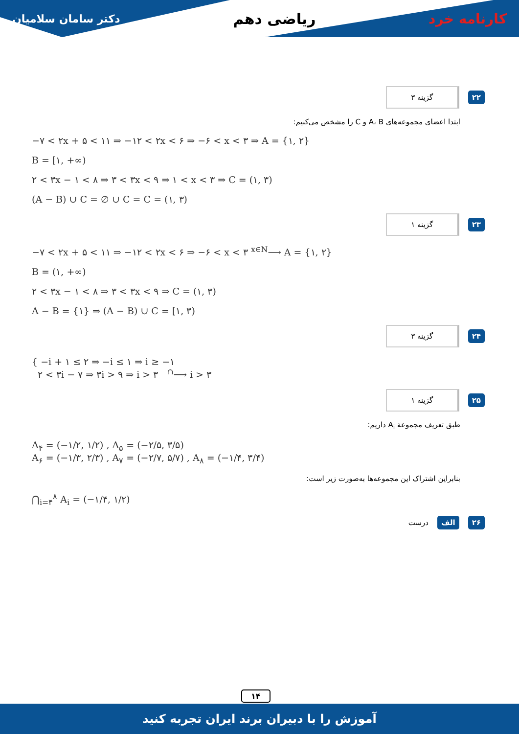دکتر سامان سلامیان ریاضی دهم کارنامه خرد
۲۲ گزینه ۳
ابتدا اعضای مجموعه‌های A، B و C را مشخص می‌کنیم:
−۷ < ۲x + ۵ < ۱۱ ⇒ −۱۲ < ۲x < ۶ ⇒ −۶ < x < ۳ ⇒ A = {۱, ۲}
B = [۱, +∞)
۲ < ۳x − ۱ < ۸ ⇒ ۳ < ۳x < ۹ ⇒ ۱ < x < ۳ ⇒ C = (۱, ۳)
(A − B) ∪ C = ∅ ∪ C = C = (۱, ۳)
۲۳ گزینه ۱
−۷ < ۲x + ۵ < ۱۱ ⇒ −۱۲ < ۲x < ۶ ⇒ −۶ < x < ۳ <sup>x∈N</sup>⟶ A = {۱, ۲}
B = (۱, +∞)
۲ < ۳x − ۱ < ۸ ⇒ ۳ < ۳x < ۹ ⇒ C = (۱, ۳)
A − B = {۱} ⇒ (A − B) ∪ C = [۱, ۳)
۲۴ گزینه ۳
{ −i + ۱ ≤ ۲ ⇒ −i ≤ ۱ ⇒ i ≥ −۱
۲ < ۳i − ۷ ⇒ ۳i > ۹ ⇒ i > ۳ <sup>∩</sup>⟶ i > ۳
۲۵ گزینه ۱
طبق تعریف مجموعهٔ A<sub>i</sub> داریم:
A<sub>۴</sub> = (−۱/۲, ۱/۲) , A<sub>۵</sub> = (−۲/۵, ۳/۵)
A<sub>۶</sub> = (−۱/۳, ۲/۳) , A<sub>۷</sub> = (−۲/۷, ۵/۷) , A<sub>۸</sub> = (−۱/۴, ۳/۴)
بنابراین اشتراک این مجموعه‌ها به‌صورت زیر است:
⋂<sub>i=۴</sub><sup>۸</sup> A<sub>i</sub> = (−۱/۴, ۱/۲)
۲۶ الف درست
۱۴
آموزش را با دبیران برند ایران تجربه کنید